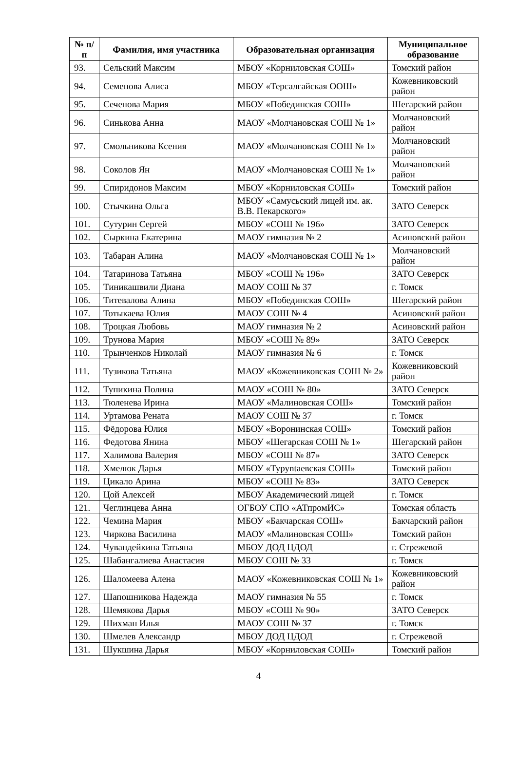| № п/п | Фамилия, имя участника | Образовательная организация | Муниципальное образование |
| --- | --- | --- | --- |
| 93. | Сельский Максим | МБОУ «Корниловская СОШ» | Томский район |
| 94. | Семенова Алиса | МБОУ «Терсалгайская ООШ» | Кожевниковский район |
| 95. | Сеченова Мария | МБОУ «Побединская СОШ» | Шегарский район |
| 96. | Синькова Анна | МАОУ «Молчановская СОШ № 1» | Молчановский район |
| 97. | Смольникова Ксения | МАОУ «Молчановская СОШ № 1» | Молчановский район |
| 98. | Соколов Ян | МАОУ «Молчановская СОШ № 1» | Молчановский район |
| 99. | Спиридонов Максим | МБОУ «Корниловская СОШ» | Томский район |
| 100. | Стычкина Ольга | МБОУ «Самусьский лицей им. ак. В.В. Пекарского» | ЗАТО Северск |
| 101. | Сутурин Сергей | МБОУ «СОШ № 196» | ЗАТО Северск |
| 102. | Сыркина Екатерина | МАОУ гимназия № 2 | Асиновский район |
| 103. | Табаран Алина | МАОУ «Молчановская СОШ № 1» | Молчановский район |
| 104. | Татаринова Татьяна | МБОУ «СОШ № 196» | ЗАТО Северск |
| 105. | Тиникашвили Диана | МАОУ СОШ № 37 | г. Томск |
| 106. | Титевалова Алина | МБОУ «Побединская СОШ» | Шегарский район |
| 107. | Тотыкаева Юлия | МАОУ СОШ № 4 | Асиновский район |
| 108. | Троцкая Любовь | МАОУ гимназия № 2 | Асиновский район |
| 109. | Трунова Мария | МБОУ «СОШ № 89» | ЗАТО Северск |
| 110. | Трынченков Николай | МАОУ гимназия № 6 | г. Томск |
| 111. | Тузикова Татьяна | МАОУ «Кожевниковская СОШ № 2» | Кожевниковский район |
| 112. | Тупикина Полина | МАОУ «СОШ № 80» | ЗАТО Северск |
| 113. | Тюленева Ирина | МАОУ «Малиновская СОШ» | Томский район |
| 114. | Уртамова Рената | МАОУ СОШ № 37 | г. Томск |
| 115. | Фёдорова Юлия | МБОУ «Воронинская СОШ» | Томский район |
| 116. | Федотова Янина | МБОУ «Шегарская СОШ № 1» | Шегарский район |
| 117. | Халимова Валерия | МБОУ «СОШ № 87» | ЗАТО Северск |
| 118. | Хмелюк Дарья | МБОУ «Туруntaевская СОШ» | Томский район |
| 119. | Цикало Арина | МБОУ «СОШ № 83» | ЗАТО Северск |
| 120. | Цой Алексей | МБОУ Академический лицей | г. Томск |
| 121. | Чеглинцева Анна | ОГБОУ СПО «АТпромИС» | Томская область |
| 122. | Чемина Мария | МБОУ «Бакчарская СОШ» | Бакчарский район |
| 123. | Чиркова Василина | МАОУ «Малиновская СОШ» | Томский район |
| 124. | Чувандейкина Татьяна | МБОУ ДОД ЦДОД | г. Стрежевой |
| 125. | Шабангалиева Анастасия | МБОУ СОШ № 33 | г. Томск |
| 126. | Шаломеева Алена | МАОУ «Кожевниковская СОШ № 1» | Кожевниковский район |
| 127. | Шапошникова Надежда | МАОУ гимназия № 55 | г. Томск |
| 128. | Шемякова Дарья | МБОУ «СОШ № 90» | ЗАТО Северск |
| 129. | Шихман Илья | МАОУ СОШ № 37 | г. Томск |
| 130. | Шмелев Александр | МБОУ ДОД ЦДОД | г. Стрежевой |
| 131. | Шукшина Дарья | МБОУ «Корниловская СОШ» | Томский район |
4